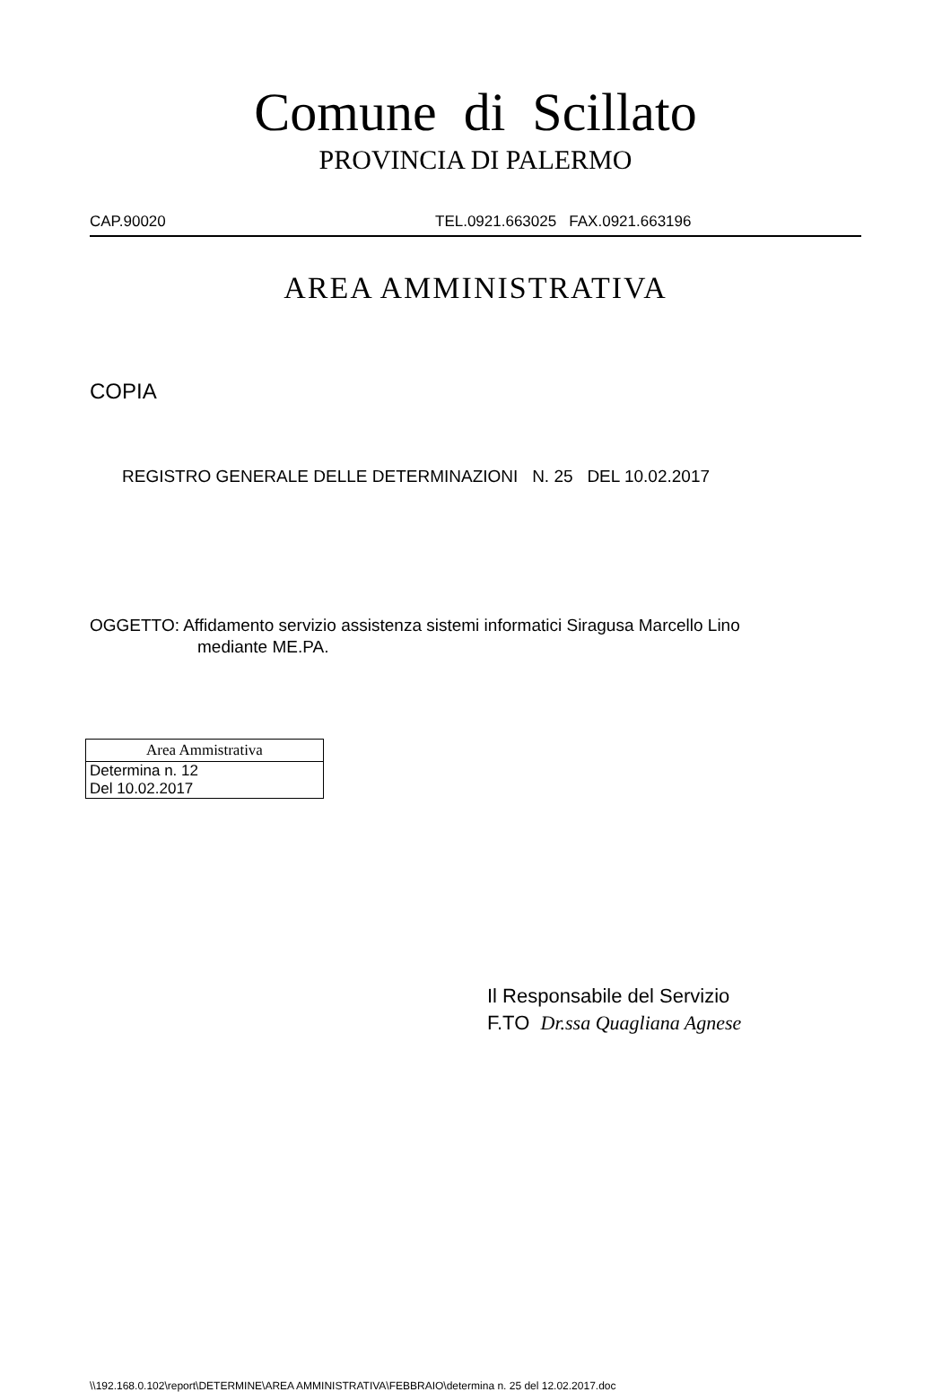Comune di Scillato
PROVINCIA DI PALERMO
CAP.90020 TEL.0921.663025 FAX.0921.663196
AREA AMMINISTRATIVA
COPIA
REGISTRO GENERALE DELLE DETERMINAZIONI N. 25 DEL 10.02.2017
OGGETTO: Affidamento servizio assistenza sistemi informatici Siragusa Marcello Lino
mediante ME.PA.
| Area Ammistrativa |
| --- |
| Determina n. 12 |
| Del 10.02.2017 |
Il Responsabile del Servizio
F.TO Dr.ssa Quagliana Agnese
\\192.168.0.102\report\DETERMINE\AREA AMMINISTRATIVA\FEBBRAIO\determina n. 25 del 12.02.2017.doc